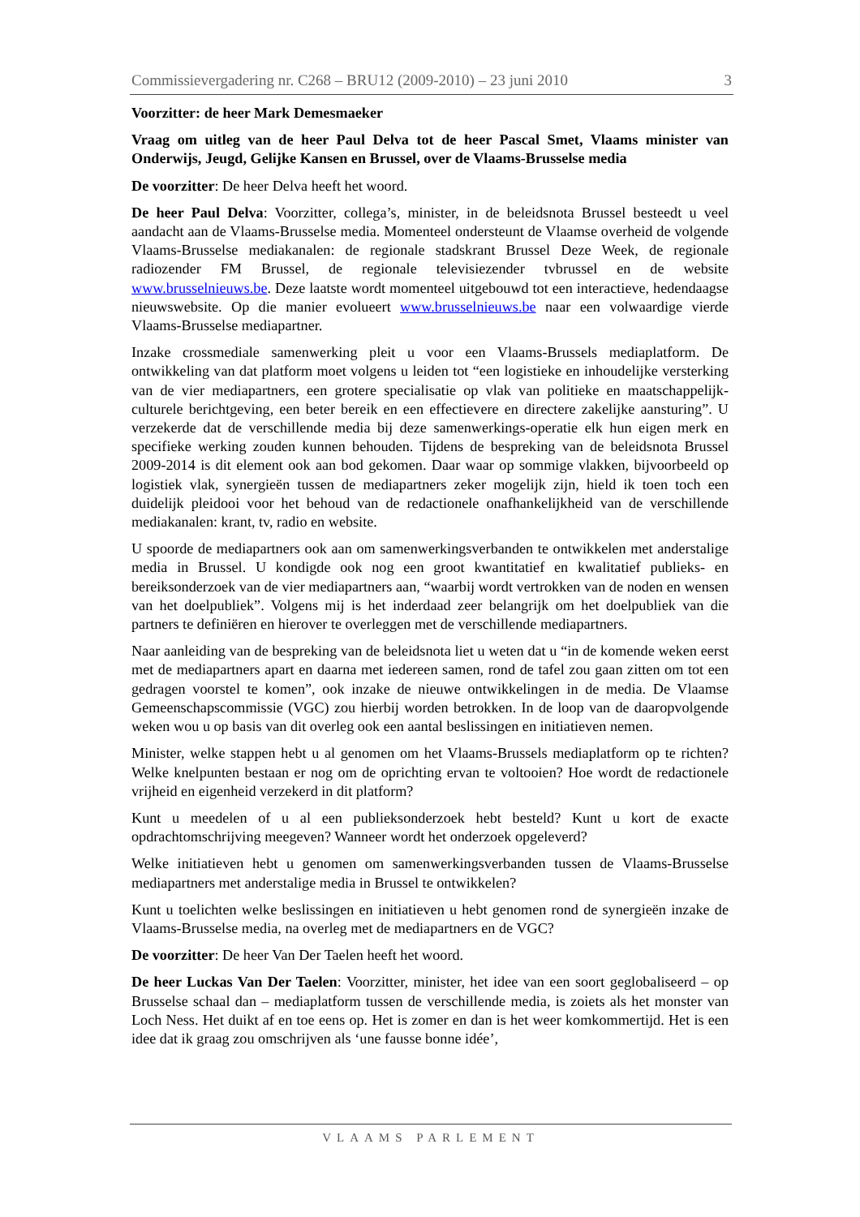Commissievergadering nr. C268 – BRU12 (2009-2010) – 23 juni 2010 3
Voorzitter: de heer Mark Demesmaeker
Vraag om uitleg van de heer Paul Delva tot de heer Pascal Smet, Vlaams minister van Onderwijs, Jeugd, Gelijke Kansen en Brussel, over de Vlaams-Brusselse media
De voorzitter: De heer Delva heeft het woord.
De heer Paul Delva: Voorzitter, collega’s, minister, in de beleidsnota Brussel besteedt u veel aandacht aan de Vlaams-Brusselse media. Momenteel ondersteunt de Vlaamse overheid de volgende Vlaams-Brusselse mediakanalen: de regionale stadskrant Brussel Deze Week, de regionale radiozender FM Brussel, de regionale televisiezender tvbrussel en de website www.brusselnieuws.be. Deze laatste wordt momenteel uitgebouwd tot een interactieve, hedendaagse nieuwswebsite. Op die manier evolueert www.brusselnieuws.be naar een volwaardige vierde Vlaams-Brusselse mediapartner.
Inzake crossmediale samenwerking pleit u voor een Vlaams-Brussels mediaplatform. De ontwikkeling van dat platform moet volgens u leiden tot “een logistieke en inhoudelijke versterking van de vier mediapartners, een grotere specialisatie op vlak van politieke en maatschappelijk-culturele berichtgeving, een beter bereik en een effectievere en directere zakelijke aansturing”. U verzekerde dat de verschillende media bij deze samenwerkings-operatie elk hun eigen merk en specifieke werking zouden kunnen behouden. Tijdens de bespreking van de beleidsnota Brussel 2009-2014 is dit element ook aan bod gekomen. Daar waar op sommige vlakken, bijvoorbeeld op logistiek vlak, synergieën tussen de mediapartners zeker mogelijk zijn, hield ik toen toch een duidelijk pleidooi voor het behoud van de redactionele onafhankelijkheid van de verschillende mediakanalen: krant, tv, radio en website.
U spoorde de mediapartners ook aan om samenwerkingsverbanden te ontwikkelen met anderstalige media in Brussel. U kondigde ook nog een groot kwantitatief en kwalitatief publieks- en bereiksonderzoek van de vier mediapartners aan, “waarbij wordt vertrokken van de noden en wensen van het doelpubliek”. Volgens mij is het inderdaad zeer belangrijk om het doelpubliek van die partners te definiëren en hierover te overleggen met de verschillende mediapartners.
Naar aanleiding van de bespreking van de beleidsnota liet u weten dat u “in de komende weken eerst met de mediapartners apart en daarna met iedereen samen, rond de tafel zou gaan zitten om tot een gedragen voorstel te komen”, ook inzake de nieuwe ontwikkelingen in de media. De Vlaamse Gemeenschapscommissie (VGC) zou hierbij worden betrokken. In de loop van de daaropvolgende weken wou u op basis van dit overleg ook een aantal beslissingen en initiatieven nemen.
Minister, welke stappen hebt u al genomen om het Vlaams-Brussels mediaplatform op te richten? Welke knelpunten bestaan er nog om de oprichting ervan te voltooien? Hoe wordt de redactionele vrijheid en eigenheid verzekerd in dit platform?
Kunt u meedelen of u al een publieksonderzoek hebt besteld? Kunt u kort de exacte opdrachtomschrijving meegeven? Wanneer wordt het onderzoek opgeleverd?
Welke initiatieven hebt u genomen om samenwerkingsverbanden tussen de Vlaams-Brusselse mediapartners met anderstalige media in Brussel te ontwikkelen?
Kunt u toelichten welke beslissingen en initiatieven u hebt genomen rond de synergieën inzake de Vlaams-Brusselse media, na overleg met de mediapartners en de VGC?
De voorzitter: De heer Van Der Taelen heeft het woord.
De heer Luckas Van Der Taelen: Voorzitter, minister, het idee van een soort geglobaliseerd – op Brusselse schaal dan – mediaplatform tussen de verschillende media, is zoiets als het monster van Loch Ness. Het duikt af en toe eens op. Het is zomer en dan is het weer komkommertijd. Het is een idee dat ik graag zou omschrijven als ‘une fausse bonne idée’,
VLAAMS PARLEMENT